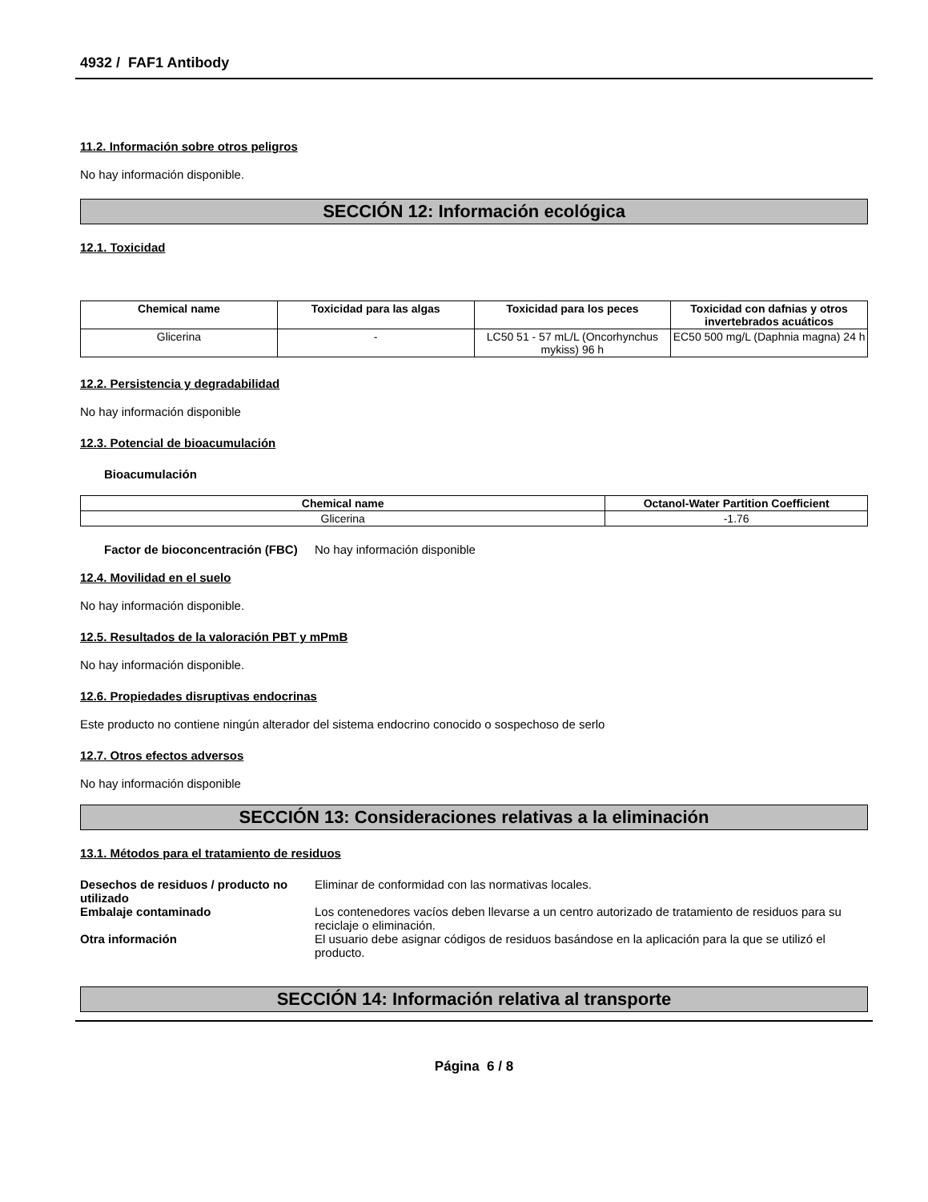4932 / FAF1 Antibody
11.2. Información sobre otros peligros
No hay información disponible.
SECCIÓN 12: Información ecológica
12.1. Toxicidad
| Chemical name | Toxicidad para las algas | Toxicidad para los peces | Toxicidad con dafnias y otros invertebrados acuáticos |
| --- | --- | --- | --- |
| Glicerina | - | LC50 51 - 57 mL/L (Oncorhynchus mykiss) 96 h | EC50 500 mg/L (Daphnia magna) 24 h |
12.2. Persistencia y degradabilidad
No hay información disponible
12.3. Potencial de bioacumulación
Bioacumulación
| Chemical name | Octanol-Water Partition Coefficient |
| --- | --- |
| Glicerina | -1.76 |
Factor de bioconcentración (FBC) No hay información disponible
12.4. Movilidad en el suelo
No hay información disponible.
12.5. Resultados de la valoración PBT y mPmB
No hay información disponible.
12.6. Propiedades disruptivas endocrinas
Este producto no contiene ningún alterador del sistema endocrino conocido o sospechoso de serlo
12.7. Otros efectos adversos
No hay información disponible
SECCIÓN 13: Consideraciones relativas a la eliminación
13.1. Métodos para el tratamiento de residuos
Desechos de residuos / producto no utilizado Eliminar de conformidad con las normativas locales.
Embalaje contaminado Los contenedores vacíos deben llevarse a un centro autorizado de tratamiento de residuos para su reciclaje o eliminación.
Otra información El usuario debe asignar códigos de residuos basándose en la aplicación para la que se utilizó el producto.
SECCIÓN 14: Información relativa al transporte
Página 6 / 8